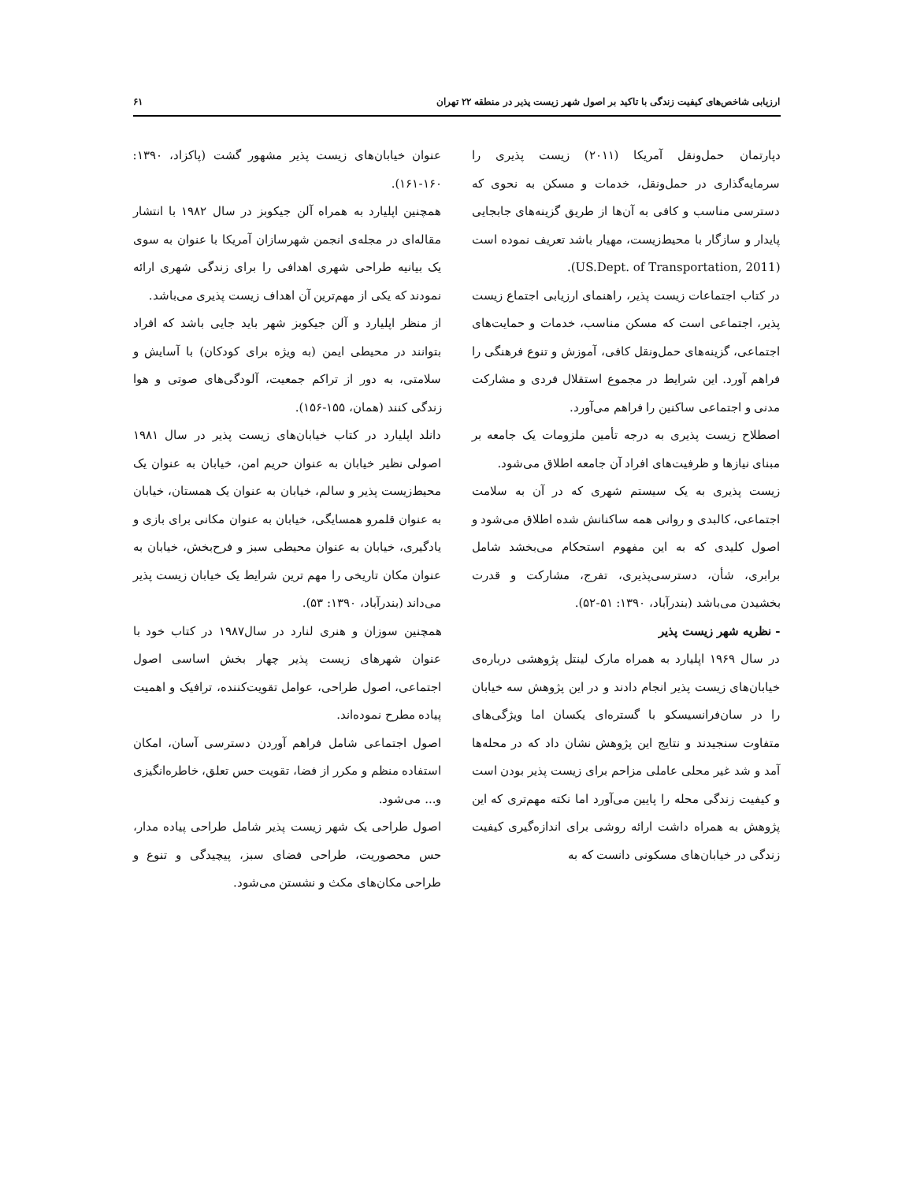ارزیابی شاخص‌های کیفیت زندگی با تاکید بر اصول شهر زیست پذیر در منطقه ۲۲ تهران ۶۱
دپارتمان حمل‌ونقل آمریکا (۲۰۱۱) زیست پذیری را سرمایه‌گذاری در حمل‌ونقل، خدمات و مسکن به نحوی که دسترسی مناسب و کافی به آن‌ها از طریق گزینه‌های جابجایی پایدار و سازگار با محیط‌زیست، مهیار باشد تعریف نموده است (US.Dept. of Transportation, 2011).
در کتاب اجتماعات زیست پذیر، راهنمای ارزیابی اجتماع زیست پذیر، اجتماعی است که مسکن مناسب، خدمات و حمایت‌های اجتماعی، گزینه‌های حمل‌ونقل کافی، آموزش و تنوع فرهنگی را فراهم آورد. این شرایط در مجموع استقلال فردی و مشارکت مدنی و اجتماعی ساکنین را فراهم می‌آورد.
اصطلاح زیست پذیری به درجه تأمین ملزومات یک جامعه بر مبنای نیازها و ظرفیت‌های افراد آن جامعه اطلاق می‌شود.
زیست پذیری به یک سیستم شهری که در آن به سلامت اجتماعی، کالبدی و روانی همه ساکنانش شده اطلاق می‌شود و اصول کلیدی که به این مفهوم استحکام می‌بخشد شامل برابری، شأن، دسترسی‌پذیری، تفرج، مشارکت و قدرت بخشیدن می‌باشد (بندرآباد، ۱۳۹۰: ۵۱-۵۲).
- نظریه شهر زیست پذیر
در سال ۱۹۶۹ اپلیارد به همراه مارک لینتل پژوهشی درباره‌ی خیابان‌های زیست پذیر انجام دادند و در این پژوهش سه خیابان را در سان‌فرانسیسکو با گستره‌ای یکسان اما ویژگی‌های متفاوت سنجیدند و نتایج این پژوهش نشان داد که در محله‌ها آمد و شد غیر محلی عاملی مزاحم برای زیست پذیر بودن است و کیفیت زندگی محله را پایین می‌آورد اما نکته مهم‌تری که این پژوهش به همراه داشت ارائه روشی برای اندازه‌گیری کیفیت زندگی در خیابان‌های مسکونی دانست که به
عنوان خیابان‌های زیست پذیر مشهور گشت (پاکزاد، ۱۳۹۰: ۱۶۰-۱۶۱).
همچنین اپلیارد به همراه آلن جیکوبز در سال ۱۹۸۲ با انتشار مقاله‌ای در مجله‌ی انجمن شهرسازان آمریکا با عنوان به سوی یک بیانیه طراحی شهری اهدافی را برای زندگی شهری ارائه نمودند که یکی از مهم‌ترین آن اهداف زیست پذیری می‌باشد.
از منظر اپلیارد و آلن جیکوبز شهر باید جایی باشد که افراد بتوانند در محیطی ایمن (به ویژه برای کودکان) با آسایش و سلامتی، به دور از تراکم جمعیت، آلودگی‌های صوتی و هوا زندگی کنند (همان، ۱۵۵-۱۵۶).
دانلد اپلیارد در کتاب خیابان‌های زیست پذیر در سال ۱۹۸۱ اصولی نظیر خیابان به عنوان حریم امن، خیابان به عنوان یک محیط‌زیست پذیر و سالم، خیابان به عنوان یک همستان، خیابان به عنوان قلمرو همسایگی، خیابان به عنوان مکانی برای بازی و یادگیری، خیابان به عنوان محیطی سبز و فرح‌بخش، خیابان به عنوان مکان تاریخی را مهم ترین شرایط یک خیابان زیست پذیر می‌داند (بندرآباد، ۱۳۹۰: ۵۳).
همچنین سوزان و هنری لنارد در سال۱۹۸۷ در کتاب خود با عنوان شهرهای زیست پذیر چهار بخش اساسی اصول اجتماعی، اصول طراحی، عوامل تقویت‌کننده، ترافیک و اهمیت پیاده مطرح نموده‌اند.
اصول اجتماعی شامل فراهم آوردن دسترسی آسان، امکان استفاده منظم و مکرر از فضا، تقویت حس تعلق، خاطره‌انگیزی و... می‌شود.
اصول طراحی یک شهر زیست پذیر شامل طراحی پیاده مدار، حس محصوریت، طراحی فضای سبز، پیچیدگی و تنوع و طراحی مکان‌های مکث و نشستن می‌شود.